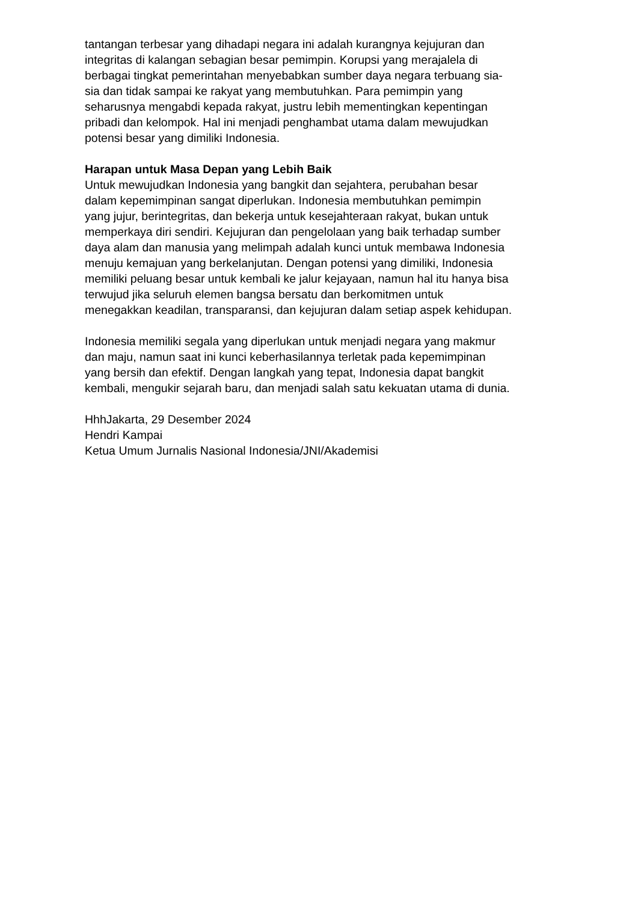tantangan terbesar yang dihadapi negara ini adalah kurangnya kejujuran dan
integritas di kalangan sebagian besar pemimpin. Korupsi yang merajalela di
berbagai tingkat pemerintahan menyebabkan sumber daya negara terbuang sia-
sia dan tidak sampai ke rakyat yang membutuhkan. Para pemimpin yang
seharusnya mengabdi kepada rakyat, justru lebih mementingkan kepentingan
pribadi dan kelompok. Hal ini menjadi penghambat utama dalam mewujudkan
potensi besar yang dimiliki Indonesia.
Harapan untuk Masa Depan yang Lebih Baik
Untuk mewujudkan Indonesia yang bangkit dan sejahtera, perubahan besar
dalam kepemimpinan sangat diperlukan. Indonesia membutuhkan pemimpin
yang jujur, berintegritas, dan bekerja untuk kesejahteraan rakyat, bukan untuk
memperkaya diri sendiri. Kejujuran dan pengelolaan yang baik terhadap sumber
daya alam dan manusia yang melimpah adalah kunci untuk membawa Indonesia
menuju kemajuan yang berkelanjutan. Dengan potensi yang dimiliki, Indonesia
memiliki peluang besar untuk kembali ke jalur kejayaan, namun hal itu hanya bisa
terwujud jika seluruh elemen bangsa bersatu dan berkomitmen untuk
menegakkan keadilan, transparansi, dan kejujuran dalam setiap aspek kehidupan.
Indonesia memiliki segala yang diperlukan untuk menjadi negara yang makmur
dan maju, namun saat ini kunci keberhasilannya terletak pada kepemimpinan
yang bersih dan efektif. Dengan langkah yang tepat, Indonesia dapat bangkit
kembali, mengukir sejarah baru, dan menjadi salah satu kekuatan utama di dunia.
HhhJakarta, 29 Desember 2024
Hendri Kampai
Ketua Umum Jurnalis Nasional Indonesia/JNI/Akademisi